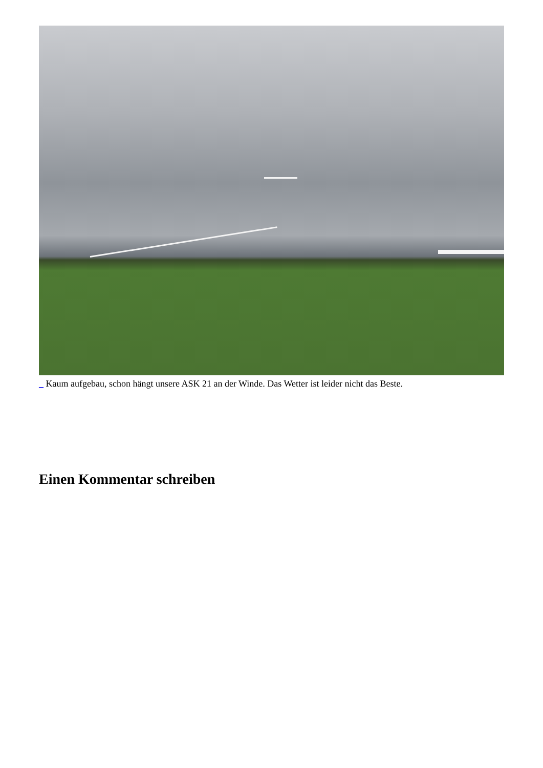_ Kaum aufgebau, schon hängt unsere ASK 21 an der Winde. Das Wetter ist leider nicht das Beste.
Einen Kommentar schreiben